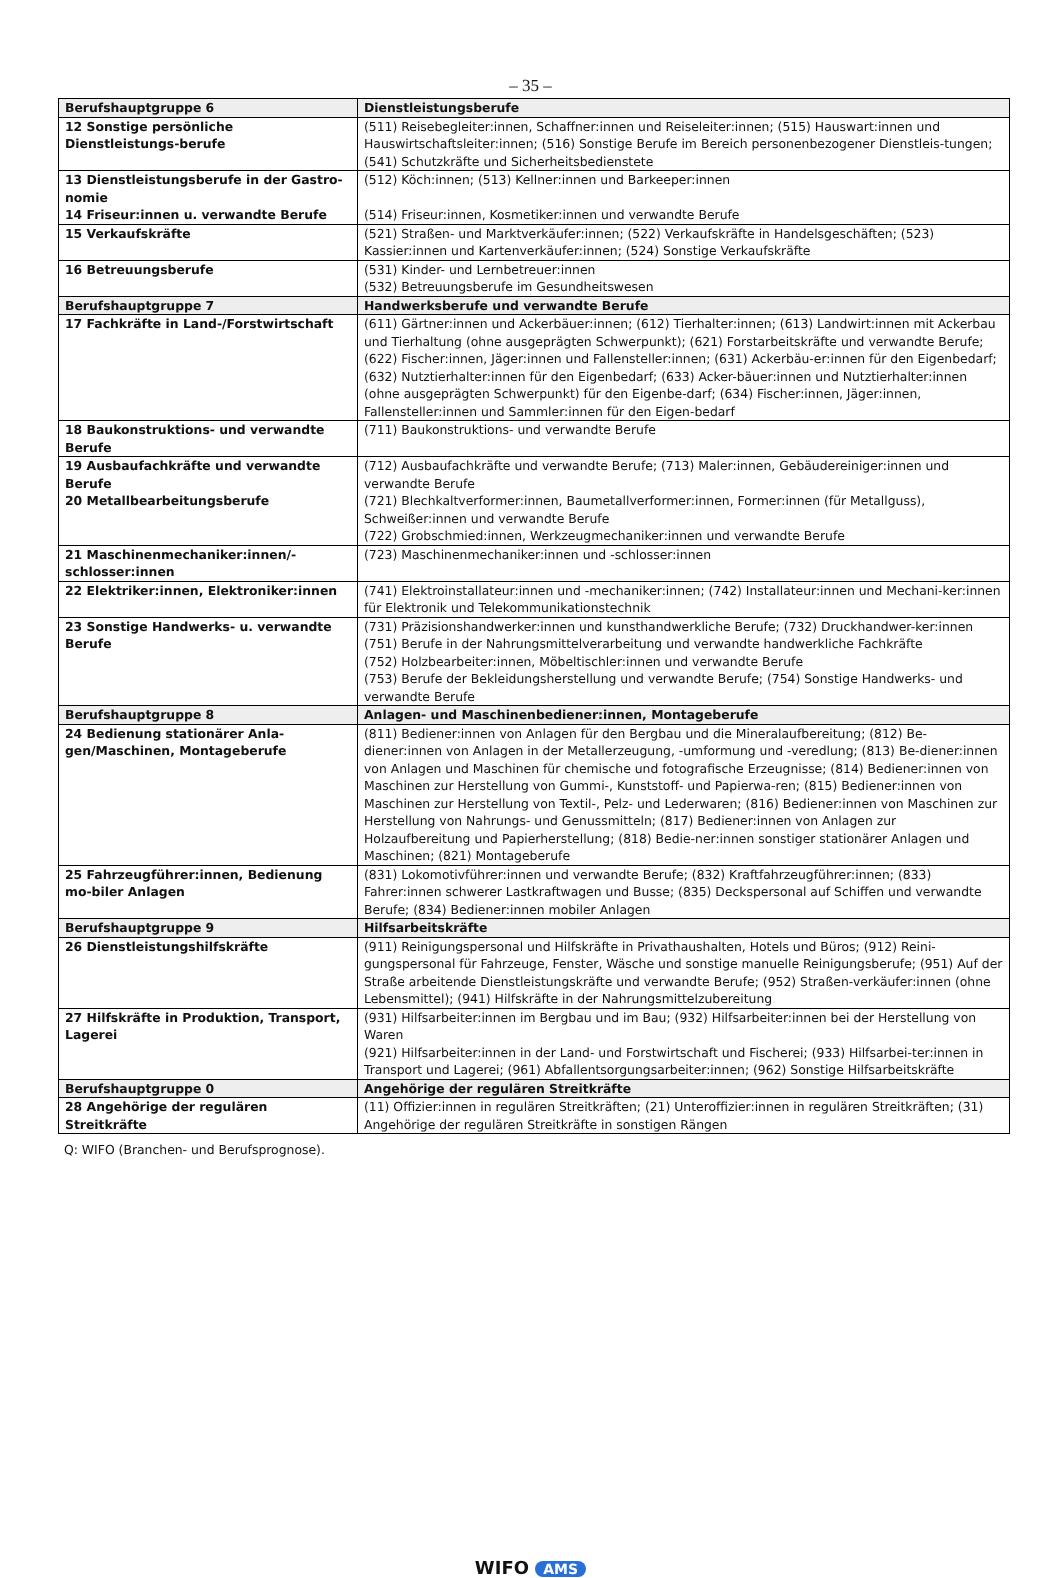– 35 –
| Berufshauptgruppe 6 | Dienstleistungsberufe |
| 12 Sonstige persönliche Dienstleistungs-berufe | (511) Reisebegleiter:innen, Schaffner:innen und Reiseleiter:innen; (515) Hauswart:innen und Hauswirtschaftsleiter:innen; (516) Sonstige Berufe im Bereich personenbezogener Dienstleis-tungen; (541) Schutzkräfte und Sicherheitsbedienstete |
| 13 Dienstleistungsberufe in der Gastro-nomie 14 Friseur:innen u. verwandte Berufe | (512) Köch:innen; (513) Kellner:innen und Barkeeper:innen (514) Friseur:innen, Kosmetiker:innen und verwandte Berufe |
| 15 Verkaufskräfte | (521) Straßen- und Marktverkäufer:innen; (522) Verkaufskräfte in Handelsgeschäften; (523) Kassier:innen und Kartenverkäufer:innen; (524) Sonstige Verkaufskräfte |
| 16 Betreuungsberufe | (531) Kinder- und Lernbetreuer:innen (532) Betreuungsberufe im Gesundheitswesen |
| Berufshauptgruppe 7 | Handwerksberufe und verwandte Berufe |
| 17 Fachkräfte in Land-/Forstwirtschaft | (611) Gärtner:innen und Ackerbäuer:innen; (612) Tierhalter:innen; (613) Landwirt:innen mit Ackerbau und Tierhaltung (ohne ausgeprägten Schwerpunkt); (621) Forstarbeitskräfte und verwandte Berufe; (622) Fischer:innen, Jäger:innen und Fallensteller:innen; (631) Ackerbäu-er:innen für den Eigenbedarf; (632) Nutztierhalter:innen für den Eigenbedarf; (633) Acker-bäuer:innen und Nutztierhalter:innen (ohne ausgeprägten Schwerpunkt) für den Eigenbe-darf; (634) Fischer:innen, Jäger:innen, Fallensteller:innen und Sammler:innen für den Eigen-bedarf |
| 18 Baukonstruktions- und verwandte Berufe | (711) Baukonstruktions- und verwandte Berufe |
| 19 Ausbaufachkräfte und verwandte Berufe 20 Metallbearbeitungsberufe | (712) Ausbaufachkräfte und verwandte Berufe; (713) Maler:innen, Gebäudereiniger:innen und verwandte Berufe (721) Blechkaltverformer:innen, Baumetallverformer:innen, Former:innen (für Metallguss), Schweißer:innen und verwandte Berufe (722) Grobschmied:innen, Werkzeugmechaniker:innen und verwandte Berufe |
| 21 Maschinenmechaniker:innen/-schlosser:innen | (723) Maschinenmechaniker:innen und -schlosser:innen |
| 22 Elektriker:innen, Elektroniker:innen | (741) Elektroinstallateur:innen und -mechaniker:innen; (742) Installateur:innen und Mechani-ker:innen für Elektronik und Telekommunikationstechnik |
| 23 Sonstige Handwerks- u. verwandte Berufe | (731) Präzisionshandwerker:innen und kunsthandwerkliche Berufe; (732) Druckhandwer-ker:innen (751) Berufe in der Nahrungsmittelverarbeitung und verwandte handwerkliche Fachkräfte (752) Holzbearbeiter:innen, Möbeltischler:innen und verwandte Berufe (753) Berufe der Bekleidungsherstellung und verwandte Berufe; (754) Sonstige Handwerks- und verwandte Berufe |
| Berufshauptgruppe 8 | Anlagen- und Maschinenbediener:innen, Montageberufe |
| 24 Bedienung stationärer Anla-gen/Maschinen, Montageberufe | (811) Bediener:innen von Anlagen für den Bergbau und die Mineralaufbereitung; (812) Be-diener:innen von Anlagen in der Metallerzeugung, -umformung und -veredlung; (813) Be-diener:innen von Anlagen und Maschinen für chemische und fotografische Erzeugnisse; (814) Bediener:innen von Maschinen zur Herstellung von Gummi-, Kunststoff- und Papierwa-ren; (815) Bediener:innen von Maschinen zur Herstellung von Textil-, Pelz- und Lederwaren; (816) Bediener:innen von Maschinen zur Herstellung von Nahrungs- und Genussmitteln; (817) Bediener:innen von Anlagen zur Holzaufbereitung und Papierherstellung; (818) Bedie-ner:innen sonstiger stationärer Anlagen und Maschinen; (821) Montageberufe |
| 25 Fahrzeugführer:innen, Bedienung mo-biler Anlagen | (831) Lokomotivführer:innen und verwandte Berufe; (832) Kraftfahrzeugführer:innen; (833) Fahrer:innen schwerer Lastkraftwagen und Busse; (835) Deckspersonal auf Schiffen und verwandte Berufe; (834) Bediener:innen mobiler Anlagen |
| Berufshauptgruppe 9 | Hilfsarbeitskräfte |
| 26 Dienstleistungshilfskräfte | (911) Reinigungspersonal und Hilfskräfte in Privathaushalten, Hotels und Büros; (912) Reini-gungspersonal für Fahrzeuge, Fenster, Wäsche und sonstige manuelle Reinigungsberufe; (951) Auf der Straße arbeitende Dienstleistungskräfte und verwandte Berufe; (952) Straßen-verkäufer:innen (ohne Lebensmittel); (941) Hilfskräfte in der Nahrungsmittelzubereitung |
| 27 Hilfskräfte in Produktion, Transport, Lagerei | (931) Hilfsarbeiter:innen im Bergbau und im Bau; (932) Hilfsarbeiter:innen bei der Herstellung von Waren (921) Hilfsarbeiter:innen in der Land- und Forstwirtschaft und Fischerei; (933) Hilfsarbei-ter:innen in Transport und Lagerei; (961) Abfallentsorgungsarbeiter:innen; (962) Sonstige Hilfsarbeitskräfte |
| Berufshauptgruppe 0 | Angehörige der regulären Streitkräfte |
| 28 Angehörige der regulären Streitkräfte | (11) Offizier:innen in regulären Streitkräften; (21) Unteroffizier:innen in regulären Streitkräften; (31) Angehörige der regulären Streitkräfte in sonstigen Rängen |
Q: WIFO (Branchen- und Berufsprognose).
WIFO AMS